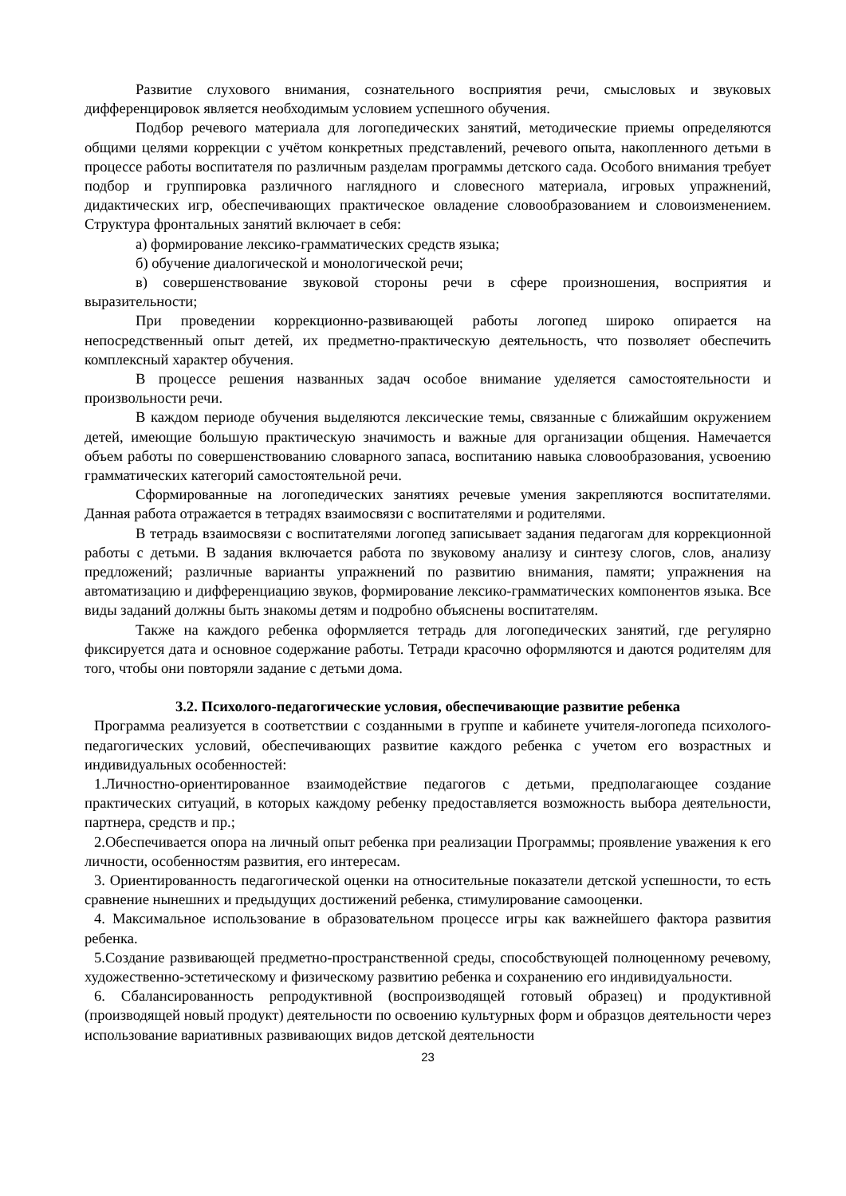Развитие слухового внимания, сознательного восприятия речи, смысловых и звуковых дифференцировок является необходимым условием успешного обучения.
Подбор речевого материала для логопедических занятий, методические приемы определяются общими целями коррекции с учётом конкретных представлений, речевого опыта, накопленного детьми в процессе работы воспитателя по различным разделам программы детского сада. Особого внимания требует подбор и группировка различного наглядного и словесного материала, игровых упражнений, дидактических игр, обеспечивающих практическое овладение словообразованием и словоизменением. Структура фронтальных занятий включает в себя:
а) формирование лексико-грамматических средств языка;
б) обучение диалогической и монологической речи;
в) совершенствование звуковой стороны речи в сфере произношения, восприятия и выразительности;
При проведении коррекционно-развивающей работы логопед широко опирается на непосредственный опыт детей, их предметно-практическую деятельность, что позволяет обеспечить комплексный характер обучения.
В процессе решения названных задач особое внимание уделяется самостоятельности и произвольности речи.
В каждом периоде обучения выделяются лексические темы, связанные с ближайшим окружением детей, имеющие большую практическую значимость и важные для организации общения. Намечается объем работы по совершенствованию словарного запаса, воспитанию навыка словообразования, усвоению грамматических категорий самостоятельной речи.
Сформированные на логопедических занятиях речевые умения закрепляются воспитателями. Данная работа отражается в тетрадях взаимосвязи с воспитателями и родителями.
В тетрадь взаимосвязи с воспитателями логопед записывает задания педагогам для коррекционной работы с детьми. В задания включается работа по звуковому анализу и синтезу слогов, слов, анализу предложений; различные варианты упражнений по развитию внимания, памяти; упражнения на автоматизацию и дифференциацию звуков, формирование лексико-грамматических компонентов языка. Все виды заданий должны быть знакомы детям и подробно объяснены воспитателям.
Также на каждого ребенка оформляется тетрадь для логопедических занятий, где регулярно фиксируется дата и основное содержание работы. Тетради красочно оформляются и даются родителям для того, чтобы они повторяли задание с детьми дома.
3.2. Психолого-педагогические условия, обеспечивающие развитие ребенка
Программа реализуется в соответствии с созданными в группе и кабинете учителя-логопеда психолого-педагогических условий, обеспечивающих развитие каждого ребенка с учетом его возрастных и индивидуальных особенностей:
1.Личностно-ориентированное взаимодействие педагогов с детьми, предполагающее создание практических ситуаций, в которых каждому ребенку предоставляется возможность выбора деятельности, партнера, средств и пр.;
2.Обеспечивается опора на личный опыт ребенка при реализации Программы; проявление уважения к его личности, особенностям развития, его интересам.
3. Ориентированность педагогической оценки на относительные показатели детской успешности, то есть сравнение нынешних и предыдущих достижений ребенка, стимулирование самооценки.
4. Максимальное использование в образовательном процессе игры как важнейшего фактора развития ребенка.
5.Создание развивающей предметно-пространственной среды, способствующей полноценному речевому, художественно-эстетическому и физическому развитию ребенка и сохранению его индивидуальности.
6. Сбалансированность репродуктивной (воспроизводящей готовый образец) и продуктивной (производящей новый продукт) деятельности по освоению культурных форм и образцов деятельности через использование вариативных развивающих видов детской деятельности
23